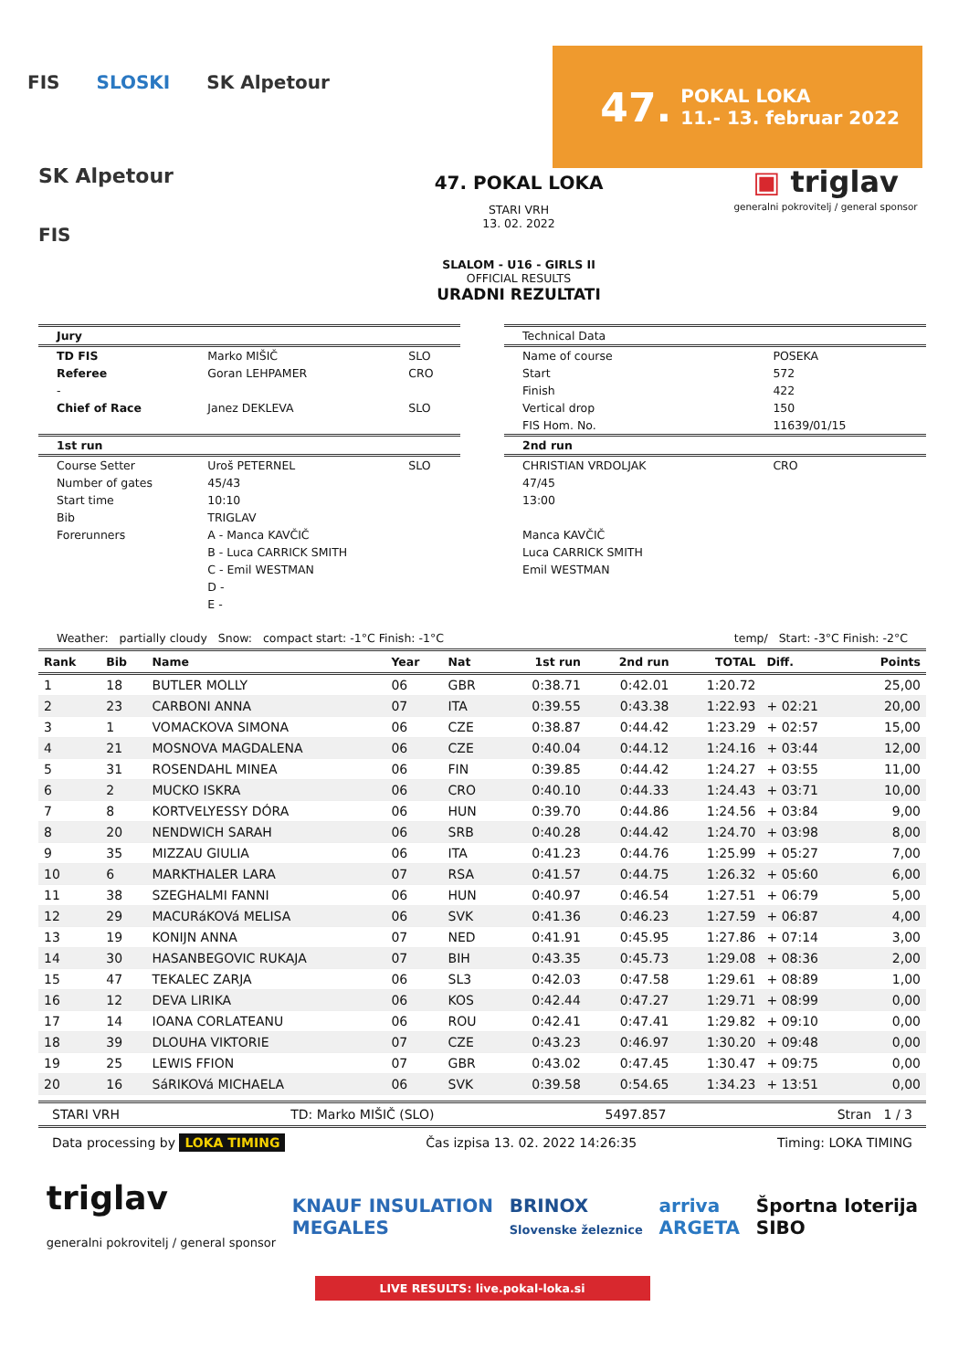FIS SLOSKI SK Alpetour
47. POKAL LOKA
11.- 13. februar 2022
SK Alpetour
FIS
47. POKAL LOKA
STARI VRH
13. 02. 2022
SLALOM - U16 - GIRLS II
OFFICIAL RESULTS
URADNI REZULTATI
▣ triglav
generalni pokrovitelj / general sponsor
| Jury | | |
| TD FIS | Marko MIŠIČ | SLO |
| Referee | Goran LEHPAMER | CRO |
| - | | |
| Chief of Race | Janez DEKLEVA | SLO |
| 1st run | | |
| Course Setter | Uroš PETERNEL | SLO |
| Number of gates | 45/43 | |
| Start time | 10:10 | |
| Bib | TRIGLAV | |
| Forerunners | A - Manca KAVČIČ | |
| | B - Luca CARRICK SMITH | |
| | C - Emil WESTMAN | |
| | D - | |
| | E - | |
| Technical Data | |
| Name of course | POSEKA |
| Start | 572 |
| Finish | 422 |
| Vertical drop | 150 |
| FIS Hom. No. | 11639/01/15 |
| 2nd run | |
| CHRISTIAN VRDOLJAK | CRO |
| 47/45 | |
| 13:00 | |
| Manca KAVČIČ | |
| Luca CARRICK SMITH | |
| Emil WESTMAN | |
Weather: partially cloudy Snow: compact start: -1°C Finish: -1°C temp/ Start: -3°C Finish: -2°C
| Rank | Bib | Name | Year | Nat | 1st run | 2nd run | TOTAL | Diff. | Points |
| --- | --- | --- | --- | --- | --- | --- | --- | --- | --- |
| 1 | 18 | BUTLER MOLLY | 06 | GBR | 0:38.71 | 0:42.01 | 1:20.72 | | 25,00 |
| 2 | 23 | CARBONI ANNA | 07 | ITA | 0:39.55 | 0:43.38 | 1:22.93 | + 02:21 | 20,00 |
| 3 | 1 | VOMACKOVA SIMONA | 06 | CZE | 0:38.87 | 0:44.42 | 1:23.29 | + 02:57 | 15,00 |
| 4 | 21 | MOSNOVA MAGDALENA | 06 | CZE | 0:40.04 | 0:44.12 | 1:24.16 | + 03:44 | 12,00 |
| 5 | 31 | ROSENDAHL MINEA | 06 | FIN | 0:39.85 | 0:44.42 | 1:24.27 | + 03:55 | 11,00 |
| 6 | 2 | MUCKO ISKRA | 06 | CRO | 0:40.10 | 0:44.33 | 1:24.43 | + 03:71 | 10,00 |
| 7 | 8 | KORTVELYESSY DÓRA | 06 | HUN | 0:39.70 | 0:44.86 | 1:24.56 | + 03:84 | 9,00 |
| 8 | 20 | NENDWICH SARAH | 06 | SRB | 0:40.28 | 0:44.42 | 1:24.70 | + 03:98 | 8,00 |
| 9 | 35 | MIZZAU GIULIA | 06 | ITA | 0:41.23 | 0:44.76 | 1:25.99 | + 05:27 | 7,00 |
| 10 | 6 | MARKTHALER LARA | 07 | RSA | 0:41.57 | 0:44.75 | 1:26.32 | + 05:60 | 6,00 |
| 11 | 38 | SZEGHALMI FANNI | 06 | HUN | 0:40.97 | 0:46.54 | 1:27.51 | + 06:79 | 5,00 |
| 12 | 29 | MACURáKOVá MELISA | 06 | SVK | 0:41.36 | 0:46.23 | 1:27.59 | + 06:87 | 4,00 |
| 13 | 19 | KONIJN ANNA | 07 | NED | 0:41.91 | 0:45.95 | 1:27.86 | + 07:14 | 3,00 |
| 14 | 30 | HASANBEGOVIC RUKAJA | 07 | BIH | 0:43.35 | 0:45.73 | 1:29.08 | + 08:36 | 2,00 |
| 15 | 47 | TEKALEC ZARJA | 06 | SL3 | 0:42.03 | 0:47.58 | 1:29.61 | + 08:89 | 1,00 |
| 16 | 12 | DEVA LIRIKA | 06 | KOS | 0:42.44 | 0:47.27 | 1:29.71 | + 08:99 | 0,00 |
| 17 | 14 | IOANA CORLATEANU | 06 | ROU | 0:42.41 | 0:47.41 | 1:29.82 | + 09:10 | 0,00 |
| 18 | 39 | DLOUHA VIKTORIE | 07 | CZE | 0:43.23 | 0:46.97 | 1:30.20 | + 09:48 | 0,00 |
| 19 | 25 | LEWIS FFION | 07 | GBR | 0:43.02 | 0:47.45 | 1:30.47 | + 09:75 | 0,00 |
| 20 | 16 | SáRIKOVá MICHAELA | 06 | SVK | 0:39.58 | 0:54.65 | 1:34.23 | + 13:51 | 0,00 |
STARI VRH TD: Marko MIŠIČ (SLO) 5497.857 Stran 1 / 3
Data processing by LOKA TIMING Čas izpisa 13. 02. 2022 14:26:35 Timing: LOKA TIMING
triglav
generalni pokrovitelj / general sponsor KNAUF INSULATION
MEGALES BRINOX
Slovenske železnice arriva
ARGETA Športna loterija
SIBO
LIVE RESULTS: live.pokal-loka.si